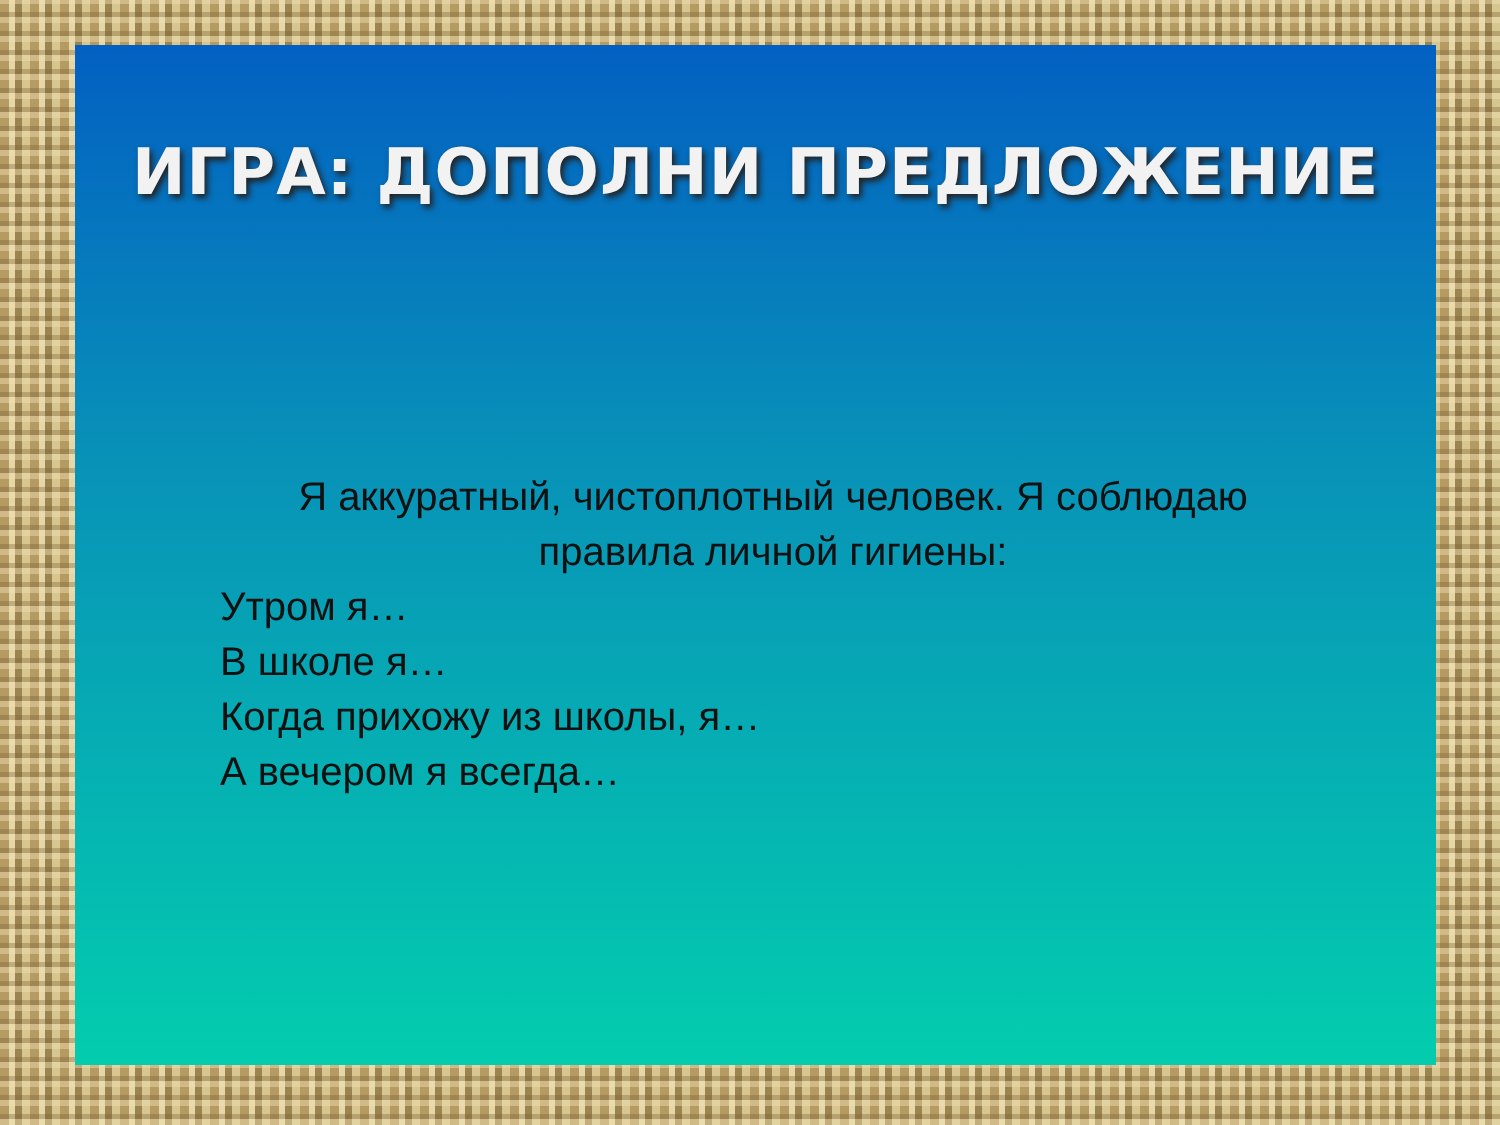ИГРА: ДОПОЛНИ ПРЕДЛОЖЕНИЕ
Я аккуратный, чистоплотный человек. Я соблюдаю правила личной гигиены:
Утром я…
В школе я…
Когда прихожу из школы, я…
А вечером я всегда…